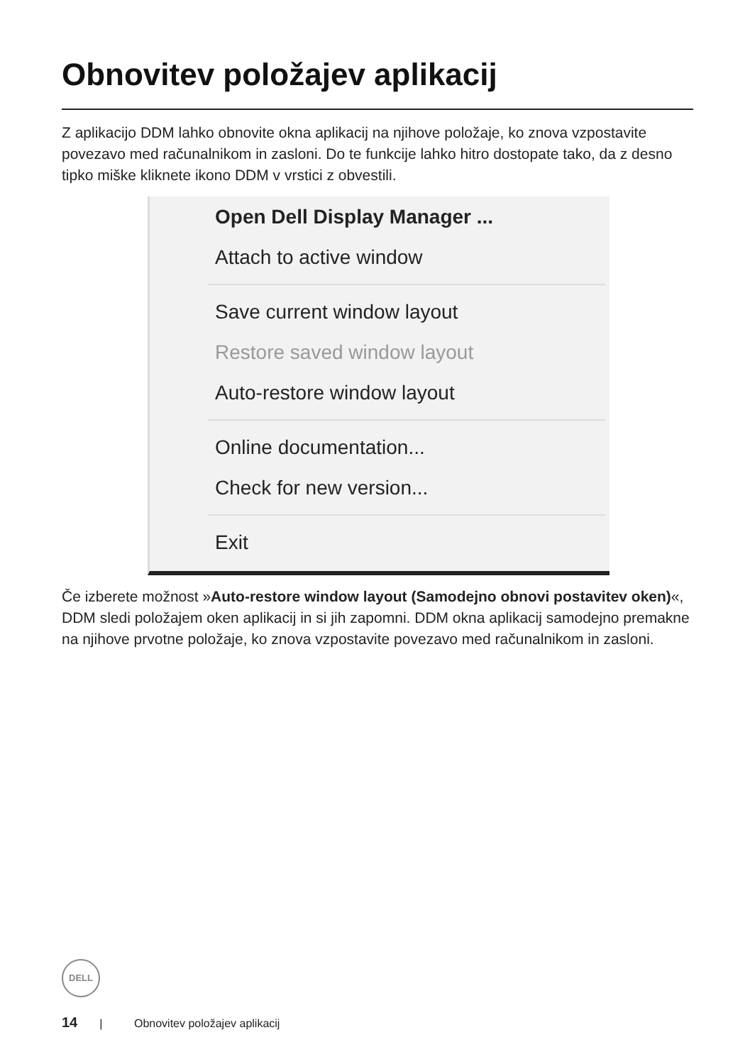Obnovitev položajev aplikacij
Z aplikacijo DDM lahko obnovite okna aplikacij na njihove položaje, ko znova vzpostavite povezavo med računalnikom in zasloni. Do te funkcije lahko hitro dostopate tako, da z desno tipko miške kliknete ikono DDM v vrstici z obvestili.
Open Dell Display Manager ...
Attach to active window
Save current window layout
Restore saved window layout
Auto-restore window layout
Online documentation...
Check for new version...
Exit
Če izberete možnost »Auto-restore window layout (Samodejno obnovi postavitev oken)«, DDM sledi položajem oken aplikacij in si jih zapomni. DDM okna aplikacij samodejno premakne na njihove prvotne položaje, ko znova vzpostavite povezavo med računalnikom in zasloni.
DELL
14 | Obnovitev položajev aplikacij